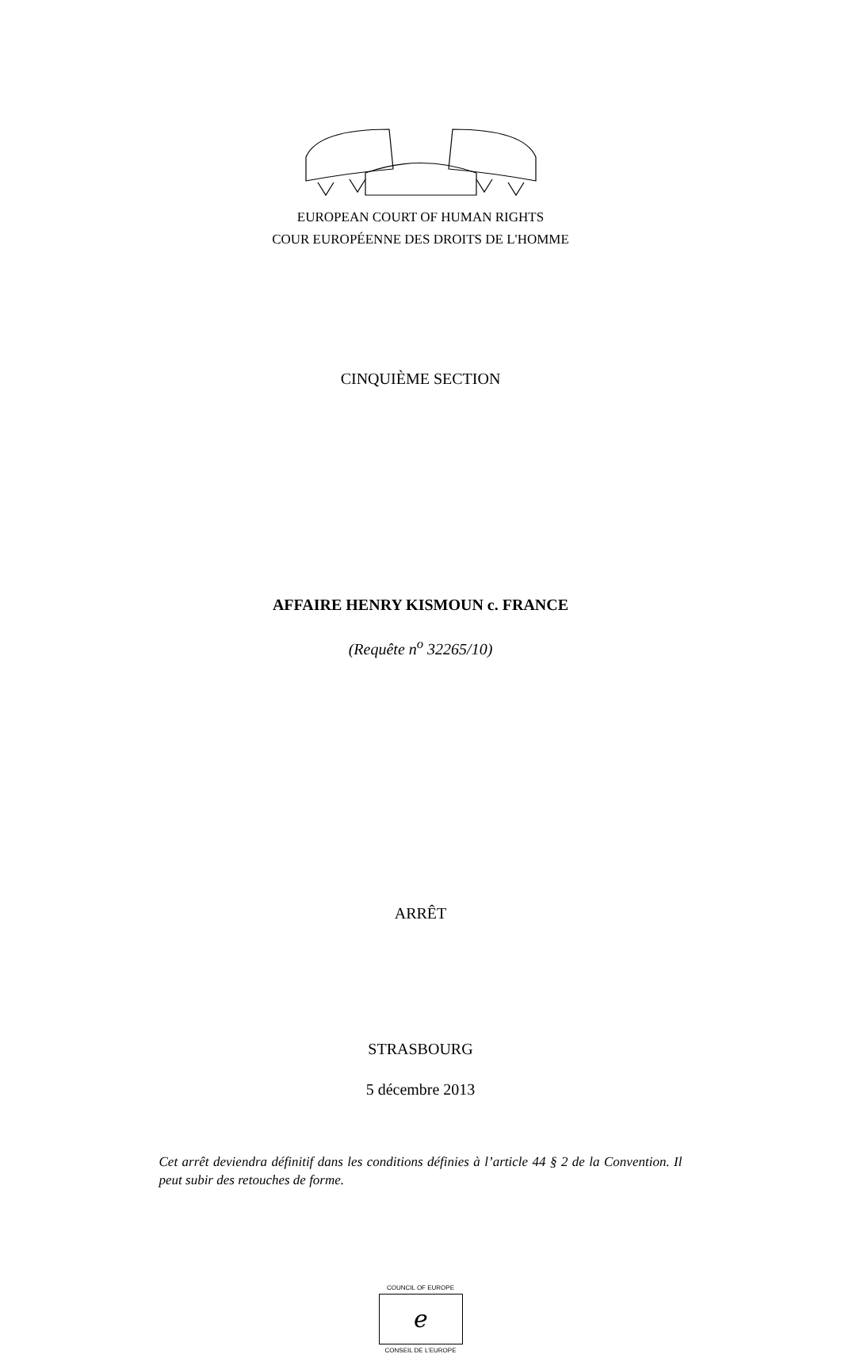EUROPEAN COURT OF HUMAN RIGHTS
COUR EUROPÉENNE DES DROITS DE L'HOMME
CINQUIÈME SECTION
AFFAIRE HENRY KISMOUN c. FRANCE
(Requête n<sup>o</sup> 32265/10)
ARRÊT
STRASBOURG
5 décembre 2013
Cet arrêt deviendra définitif dans les conditions définies à l’article 44 § 2 de la Convention. Il peut subir des retouches de forme.
COUNCIL OF EUROPE
ℯ
CONSEIL DE L’EUROPE